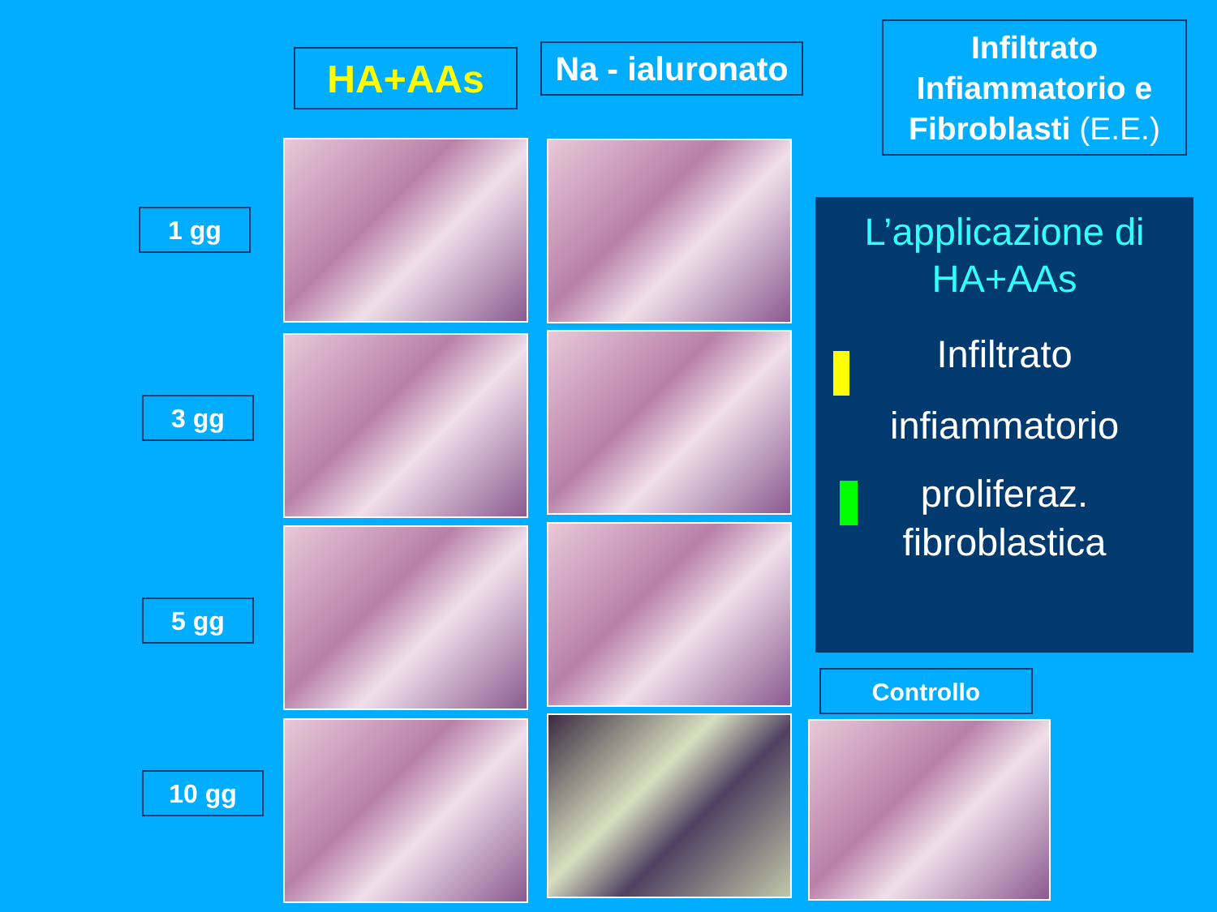HA+AAs
Na - ialuronato
Infiltrato Infiammatorio e Fibroblasti (E.E.)
1 gg
3 gg
5 gg
10 gg
L’applicazione di
HA+AAs
Infiltrato
infiammatorio
proliferaz.
fibroblastica
Controllo